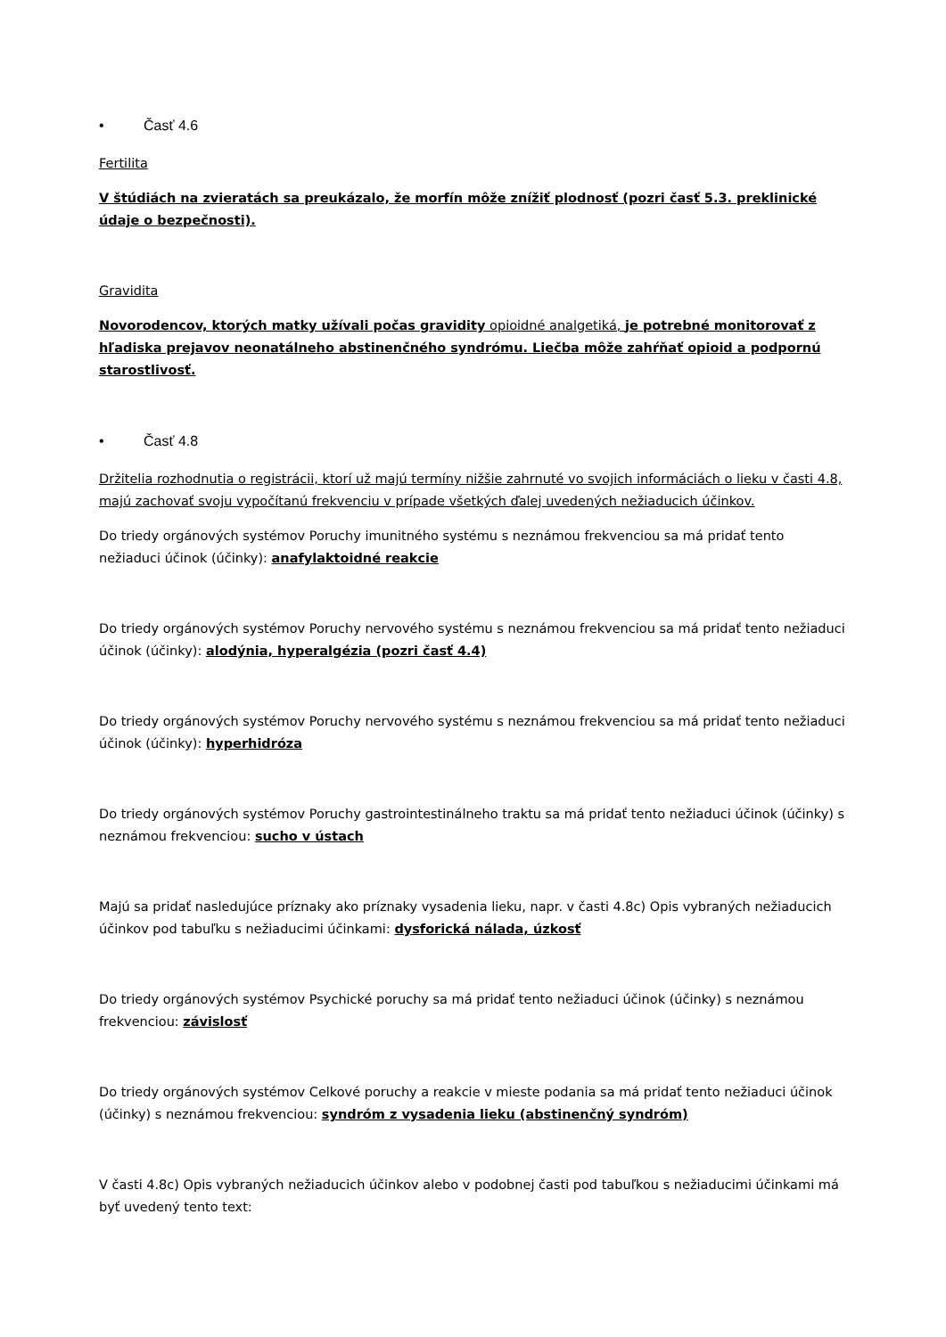• Časť 4.6
Fertilita
V štúdiách na zvieratách sa preukázalo, že morfín môže znížiť plodnosť (pozri časť 5.3. preklinické údaje o bezpečnosti).
Gravidita
Novorodencov, ktorých matky užívali počas gravidity opioidné analgetiká, je potrebné monitorovať z hľadiska prejavov neonatálneho abstinenčného syndrómu. Liečba môže zahŕňať opioid a podpornú starostlivosť.
• Časť 4.8
Držitelia rozhodnutia o registrácii, ktorí už majú termíny nižšie zahrnuté vo svojich informáciách o lieku v časti 4.8, majú zachovať svoju vypočítanú frekvenciu v prípade všetkých ďalej uvedených nežiaducich účinkov.
Do triedy orgánových systémov Poruchy imunitného systému s neznámou frekvenciou sa má pridať tento nežiaduci účinok (účinky): anafylaktoidné reakcie
Do triedy orgánových systémov Poruchy nervového systému s neznámou frekvenciou sa má pridať tento nežiaduci účinok (účinky): alodýnia, hyperalgézia (pozri časť 4.4)
Do triedy orgánových systémov Poruchy nervového systému s neznámou frekvenciou sa má pridať tento nežiaduci účinok (účinky): hyperhidróza
Do triedy orgánových systémov Poruchy gastrointestinálneho traktu sa má pridať tento nežiaduci účinok (účinky) s neznámou frekvenciou: sucho v ústach
Majú sa pridať nasledujúce príznaky ako príznaky vysadenia lieku, napr. v časti 4.8c) Opis vybraných nežiaducich účinkov pod tabuľku s nežiaducimi účinkami: dysforická nálada, úzkosť
Do triedy orgánových systémov Psychické poruchy sa má pridať tento nežiaduci účinok (účinky) s neznámou frekvenciou: závislosť
Do triedy orgánových systémov Celkové poruchy a reakcie v mieste podania sa má pridať tento nežiaduci účinok (účinky) s neznámou frekvenciou: syndróm z vysadenia lieku (abstinenčný syndróm)
V časti 4.8c) Opis vybraných nežiaducich účinkov alebo v podobnej časti pod tabuľkou s nežiaducimi účinkami má byť uvedený tento text: